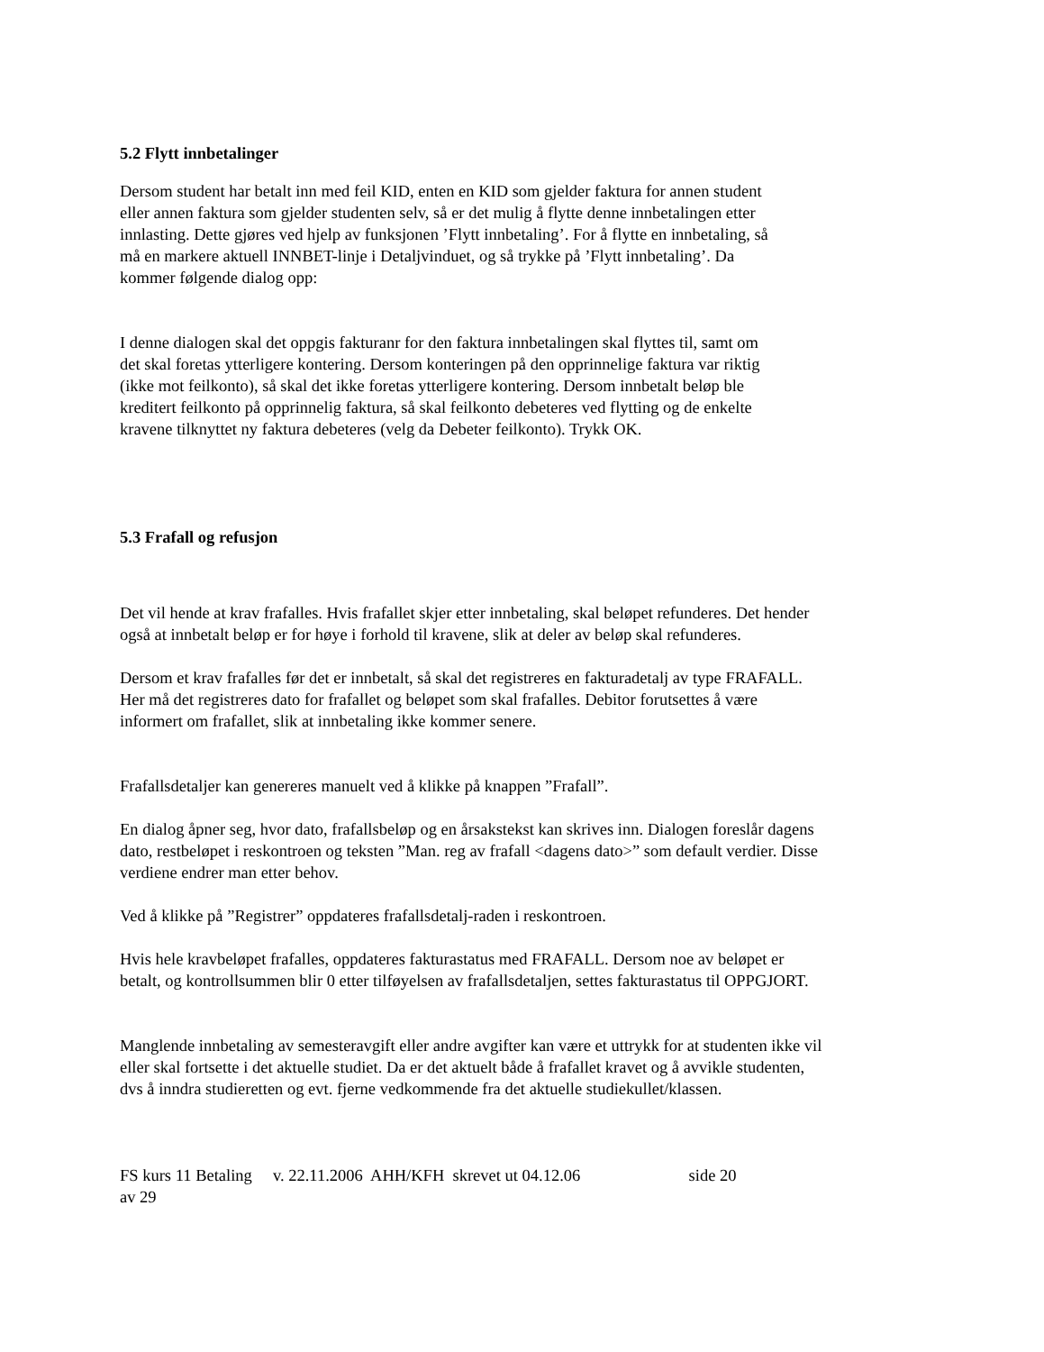5.2 Flytt innbetalinger
Dersom student har betalt inn med feil KID, enten en KID som gjelder faktura for annen student
eller annen faktura som gjelder studenten selv, så er det mulig å flytte denne innbetalingen etter
innlasting. Dette gjøres ved hjelp av funksjonen ’Flytt innbetaling’. For å flytte en innbetaling, så
må en markere aktuell INNBET-linje i Detaljvinduet, og så trykke på ’Flytt innbetaling’. Da
kommer følgende dialog opp:
I denne dialogen skal det oppgis fakturanr for den faktura innbetalingen skal flyttes til, samt om
det skal foretas ytterligere kontering. Dersom konteringen på den opprinnelige faktura var riktig
(ikke mot feilkonto), så skal det ikke foretas ytterligere kontering. Dersom innbetalt beløp ble
kreditert feilkonto på opprinnelig faktura, så skal feilkonto debeteres ved flytting og de enkelte
kravene tilknyttet ny faktura debeteres (velg da Debeter feilkonto). Trykk OK.
5.3 Frafall og refusjon
Det vil hende at krav frafalles. Hvis frafallet skjer etter innbetaling, skal beløpet refunderes. Det hender
også at innbetalt beløp er for høye i forhold til kravene, slik at deler av beløp skal refunderes.
Dersom et krav frafalles før det er innbetalt, så skal det registreres en fakturadetalj av type FRAFALL.
Her må det registreres dato for frafallet og beløpet som skal frafalles. Debitor forutsettes å være
informert om frafallet, slik at innbetaling ikke kommer senere.
Frafallsdetaljer kan genereres manuelt ved å klikke på knappen ”Frafall”.
En dialog åpner seg, hvor dato, frafallsbeløp og en årsakstekst kan skrives inn. Dialogen foreslår dagens
dato, restbeløpet i reskontroen og teksten ”Man. reg av frafall <dagens dato>” som default verdier. Disse
verdiene endrer man etter behov.
Ved å klikke på ”Registrer” oppdateres frafallsdetalj-raden i reskontroen.
Hvis hele kravbeløpet frafalles, oppdateres fakturastatus med FRAFALL. Dersom noe av beløpet er
betalt, og kontrollsummen blir 0 etter tilføyelsen av frafallsdetaljen, settes fakturastatus til OPPGJORT.
Manglende innbetaling av semesteravgift eller andre avgifter kan være et uttrykk for at studenten ikke vil
eller skal fortsette i det aktuelle studiet. Da er det aktuelt både å frafallet kravet og å avvikle studenten,
dvs å inndra studieretten og evt. fjerne vedkommende fra det aktuelle studiekullet/klassen.
FS kurs 11 Betaling v. 22.11.2006 AHH/KFH skrevet ut 04.12.06 side 20 av 29